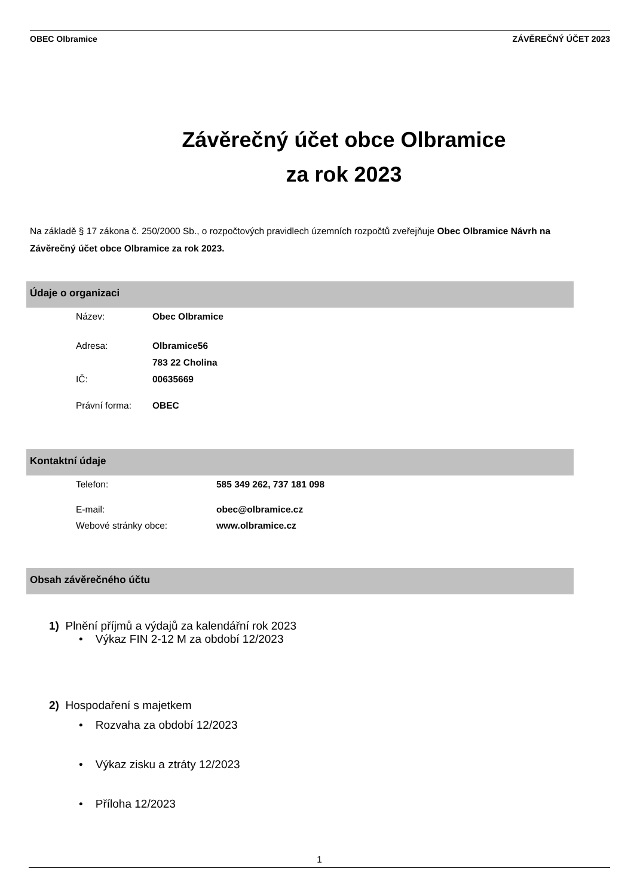OBEC Olbramice ZÁVĚREČNÝ ÚČET 2023
Závěrečný účet obce Olbramice
za rok 2023
Na základě § 17 zákona č. 250/2000 Sb., o rozpočtových pravidlech územních rozpočtů zveřejňuje Obec Olbramice Návrh na Závěrečný účet obce Olbramice za rok 2023.
Údaje o organizaci
Název: Obec Olbramice
Adresa: Olbramice56
783 22 Cholina
IČ: 00635669
Právní forma: OBEC
Kontaktní údaje
Telefon: 585 349 262, 737 181 098
E-mail: obec@olbramice.cz
Webové stránky obce: www.olbramice.cz
Obsah závěrečného účtu
1) Plnění příjmů a výdajů za kalendářní rok 2023
• Výkaz FIN 2-12 M za období 12/2023
2) Hospodaření s majetkem
• Rozvaha za období 12/2023
• Výkaz zisku a ztráty 12/2023
• Příloha 12/2023
1